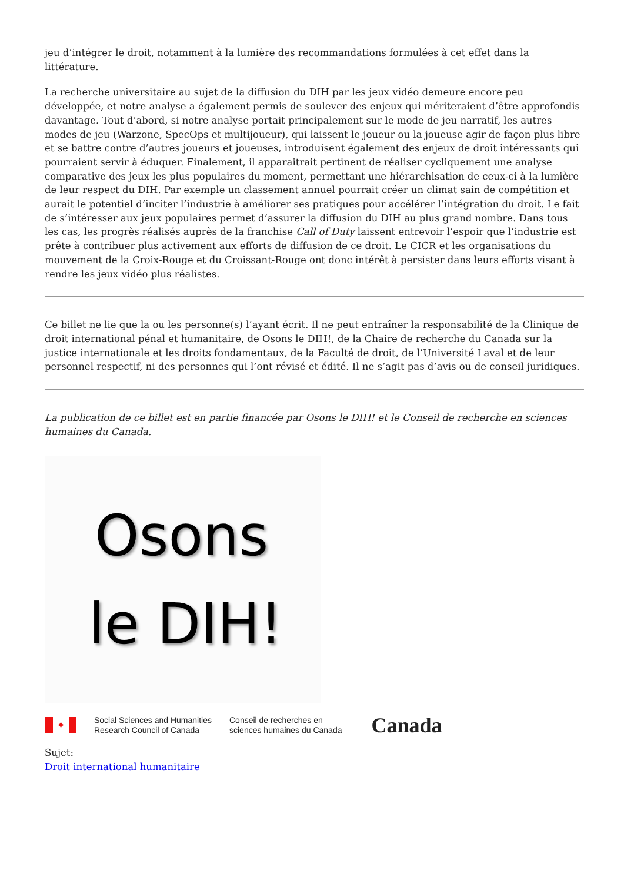jeu d’intégrer le droit, notamment à la lumière des recommandations formulées à cet effet dans la littérature.
La recherche universitaire au sujet de la diffusion du DIH par les jeux vidéo demeure encore peu développée, et notre analyse a également permis de soulever des enjeux qui mériteraient d’être approfondis davantage. Tout d’abord, si notre analyse portait principalement sur le mode de jeu narratif, les autres modes de jeu (Warzone, SpecOps et multijoueur), qui laissent le joueur ou la joueuse agir de façon plus libre et se battre contre d’autres joueurs et joueuses, introduisent également des enjeux de droit intéressants qui pourraient servir à éduquer. Finalement, il apparaitrait pertinent de réaliser cycliquement une analyse comparative des jeux les plus populaires du moment, permettant une hiérarchisation de ceux-ci à la lumière de leur respect du DIH. Par exemple un classement annuel pourrait créer un climat sain de compétition et aurait le potentiel d’inciter l’industrie à améliorer ses pratiques pour accélérer l’intégration du droit. Le fait de s’intéresser aux jeux populaires permet d’assurer la diffusion du DIH au plus grand nombre. Dans tous les cas, les progrès réalisés auprès de la franchise Call of Duty laissent entrevoir l’espoir que l’industrie est prête à contribuer plus activement aux efforts de diffusion de ce droit. Le CICR et les organisations du mouvement de la Croix-Rouge et du Croissant-Rouge ont donc intérêt à persister dans leurs efforts visant à rendre les jeux vidéo plus réalistes.
Ce billet ne lie que la ou les personne(s) l’ayant écrit. Il ne peut entraîner la responsabilité de la Clinique de droit international pénal et humanitaire, de Osons le DIH!, de la Chaire de recherche du Canada sur la justice internationale et les droits fondamentaux, de la Faculté de droit, de l’Université Laval et de leur personnel respectif, ni des personnes qui l’ont révisé et édité. Il ne s’agit pas d’avis ou de conseil juridiques.
La publication de ce billet est en partie financée par Osons le DIH! et le Conseil de recherche en sciences humaines du Canada.
Osons
le DIH!
✦
Social Sciences and Humanities
Research Council of Canada
Conseil de recherches en
sciences humaines du Canada
Canada
Sujet:
Droit international humanitaire